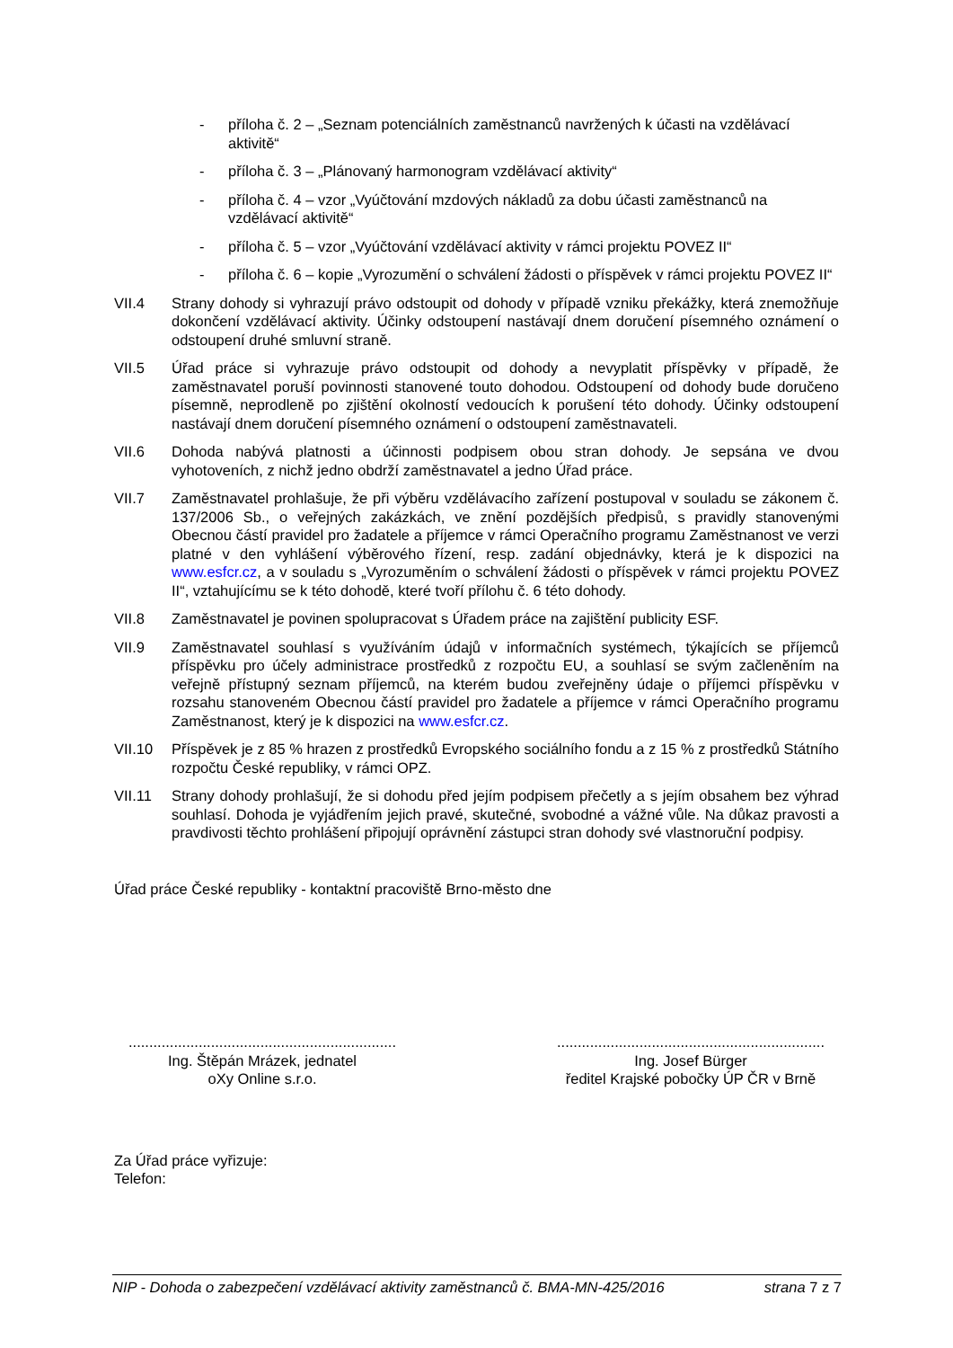- příloha č. 2 – „Seznam potenciálních zaměstnanců navržených k účasti na vzdělávací aktivitě“
- příloha č. 3 – „Plánovaný harmonogram vzdělávací aktivity“
- příloha č. 4 – vzor „Vyúčtování mzdových nákladů za dobu účasti zaměstnanců na vzdělávací aktivitě“
- příloha č. 5 – vzor „Vyúčtování vzdělávací aktivity v rámci projektu POVEZ II“
- příloha č. 6 – kopie „Vyrozumění o schválení žádosti o příspěvek v rámci projektu POVEZ II“
VII.4 Strany dohody si vyhrazují právo odstoupit od dohody v případě vzniku překážky, která znemožňuje dokončení vzdělávací aktivity. Účinky odstoupení nastávají dnem doručení písemného oznámení o odstoupení druhé smluvní straně.
VII.5 Úřad práce si vyhrazuje právo odstoupit od dohody a nevyplatit příspěvky v případě, že zaměstnavatel poruší povinnosti stanovené touto dohodou. Odstoupení od dohody bude doručeno písemně, neprodleně po zjištění okolností vedoucích k porušení této dohody. Účinky odstoupení nastávají dnem doručení písemného oznámení o odstoupení zaměstnavateli.
VII.6 Dohoda nabývá platnosti a účinnosti podpisem obou stran dohody. Je sepsána ve dvou vyhotoveních, z nichž jedno obdrží zaměstnavatel a jedno Úřad práce.
VII.7 Zaměstnavatel prohlašuje, že při výběru vzdělávacího zařízení postupoval v souladu se zákonem č. 137/2006 Sb., o veřejných zakázkách, ve znění pozdějších předpisů, s pravidly stanovenými Obecnou částí pravidel pro žadatele a příjemce v rámci Operačního programu Zaměstnanost ve verzi platné v den vyhlášení výběrového řízení, resp. zadání objednávky, která je k dispozici na www.esfcr.cz, a v souladu s „Vyrozuměním o schválení žádosti o příspěvek v rámci projektu POVEZ II“, vztahujícímu se k této dohodě, které tvoří přílohu č. 6 této dohody.
VII.8 Zaměstnavatel je povinen spolupracovat s Úřadem práce na zajištění publicity ESF.
VII.9 Zaměstnavatel souhlasí s využíváním údajů v informačních systémech, týkajících se příjemců příspěvku pro účely administrace prostředků z rozpočtu EU, a souhlasí se svým začleněním na veřejně přístupný seznam příjemců, na kterém budou zveřejněny údaje o příjemci příspěvku v rozsahu stanoveném Obecnou částí pravidel pro žadatele a příjemce v rámci Operačního programu Zaměstnanost, který je k dispozici na www.esfcr.cz.
VII.10 Příspěvek je z 85 % hrazen z prostředků Evropského sociálního fondu a z 15 % z prostředků Státního rozpočtu České republiky, v rámci OPZ.
VII.11 Strany dohody prohlašují, že si dohodu před jejím podpisem přečetly a s jejím obsahem bez výhrad souhlasí. Dohoda je vyjádřením jejich pravé, skutečné, svobodné a vážné vůle. Na důkaz pravosti a pravdivosti těchto prohlášení připojují oprávnění zástupci stran dohody své vlastnoruční podpisy.
Úřad práce České republiky - kontaktní pracoviště Brno-město dne
.................................................................
Ing. Štěpán Mrázek, jednatel
oXy Online s.r.o.
.................................................................
Ing. Josef Bürger
ředitel Krajské pobočky ÚP ČR v Brně
Za Úřad práce vyřizuje:
Telefon:
NIP - Dohoda o zabezpečení vzdělávací aktivity zaměstnanců č. BMA-MN-425/2016 strana 7 z 7